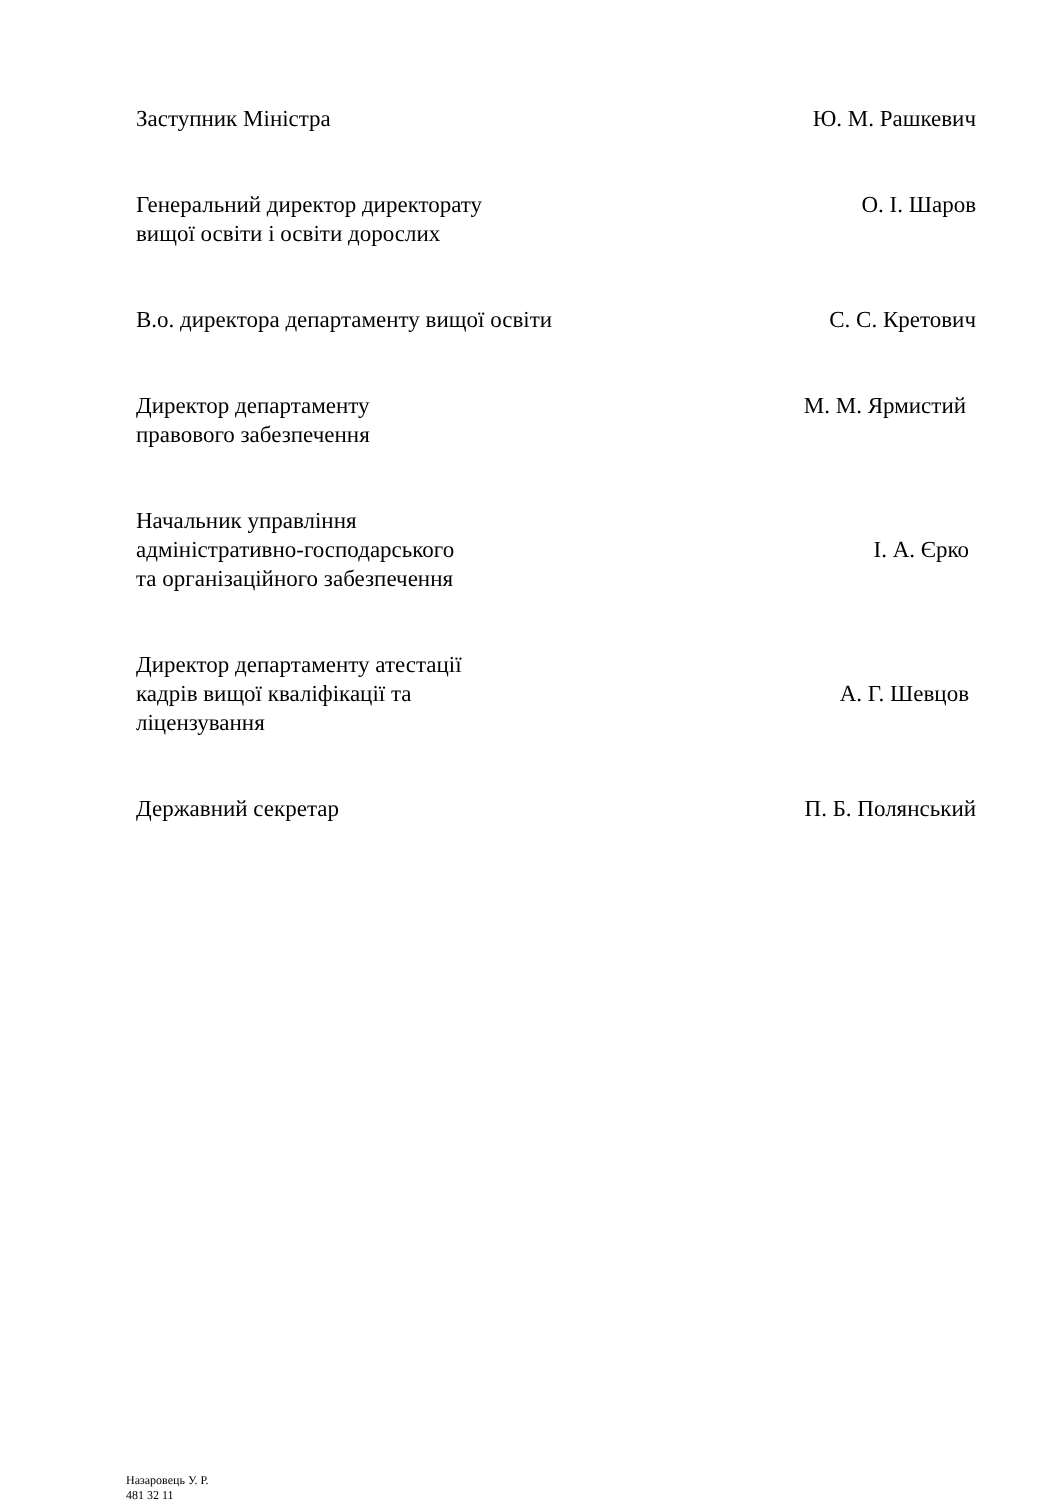Заступник Міністра Ю. М. Рашкевич
Генеральний директор директорату
вищої освіти і освіти дорослих
О. І. Шаров
В.о. директора департаменту вищої освіти
С. С. Кретович
Директор департаменту
правового забезпечення
М. М. Ярмистий
Начальник управління
адміністративно-господарського
та організаційного забезпечення
І. А. Єрко
Директор департаменту атестації
кадрів вищої кваліфікації та
ліцензування
А. Г. Шевцов
Державний секретар П. Б. Полянський
Назаровець У. Р.
481 32 11